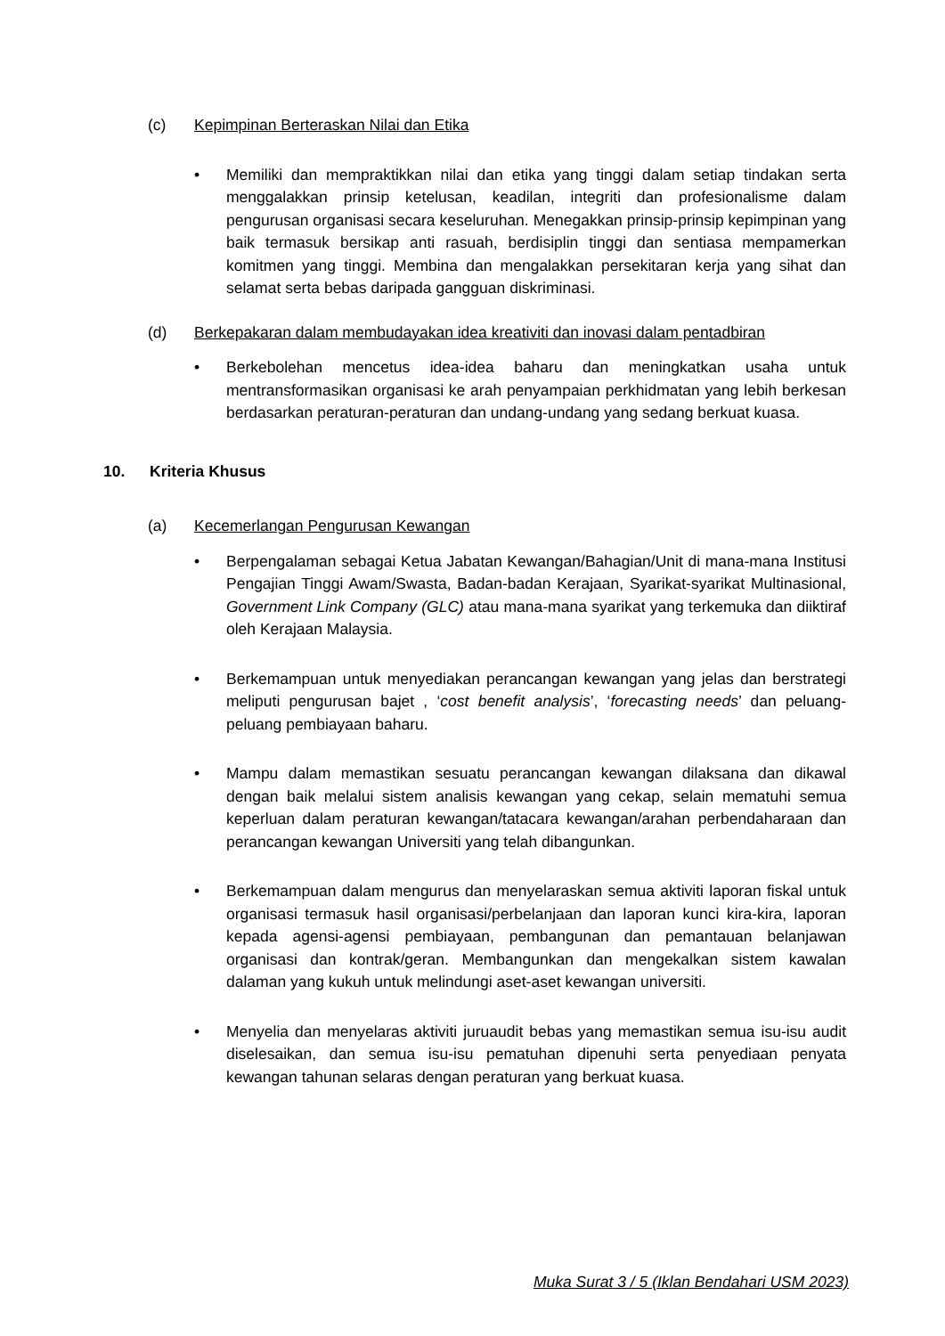(c) Kepimpinan Berteraskan Nilai dan Etika
• Memiliki dan mempraktikkan nilai dan etika yang tinggi dalam setiap tindakan serta menggalakkan prinsip ketelusan, keadilan, integriti dan profesionalisme dalam pengurusan organisasi secara keseluruhan. Menegakkan prinsip-prinsip kepimpinan yang baik termasuk bersikap anti rasuah, berdisiplin tinggi dan sentiasa mempamerkan komitmen yang tinggi. Membina dan mengalakkan persekitaran kerja yang sihat dan selamat serta bebas daripada gangguan diskriminasi.
(d) Berkepakaran dalam membudayakan idea kreativiti dan inovasi dalam pentadbiran
• Berkebolehan mencetus idea-idea baharu dan meningkatkan usaha untuk mentransformasikan organisasi ke arah penyampaian perkhidmatan yang lebih berkesan berdasarkan peraturan-peraturan dan undang-undang yang sedang berkuat kuasa.
10. Kriteria Khusus
(a) Kecemerlangan Pengurusan Kewangan
• Berpengalaman sebagai Ketua Jabatan Kewangan/Bahagian/Unit di mana-mana Institusi Pengajian Tinggi Awam/Swasta, Badan-badan Kerajaan, Syarikat-syarikat Multinasional, Government Link Company (GLC) atau mana-mana syarikat yang terkemuka dan diiktiraf oleh Kerajaan Malaysia.
• Berkemampuan untuk menyediakan perancangan kewangan yang jelas dan berstrategi meliputi pengurusan bajet , ‘cost benefit analysis’, ‘forecasting needs’ dan peluang-peluang pembiayaan baharu.
• Mampu dalam memastikan sesuatu perancangan kewangan dilaksana dan dikawal dengan baik melalui sistem analisis kewangan yang cekap, selain mematuhi semua keperluan dalam peraturan kewangan/tatacara kewangan/arahan perbendaharaan dan perancangan kewangan Universiti yang telah dibangunkan.
• Berkemampuan dalam mengurus dan menyelaraskan semua aktiviti laporan fiskal untuk organisasi termasuk hasil organisasi/perbelanjaan dan laporan kunci kira-kira, laporan kepada agensi-agensi pembiayaan, pembangunan dan pemantauan belanjawan organisasi dan kontrak/geran. Membangunkan dan mengekalkan sistem kawalan dalaman yang kukuh untuk melindungi aset-aset kewangan universiti.
• Menyelia dan menyelaras aktiviti juruaudit bebas yang memastikan semua isu-isu audit diselesaikan, dan semua isu-isu pematuhan dipenuhi serta penyediaan penyata kewangan tahunan selaras dengan peraturan yang berkuat kuasa.
Muka Surat 3 / 5 (Iklan Bendahari USM 2023)